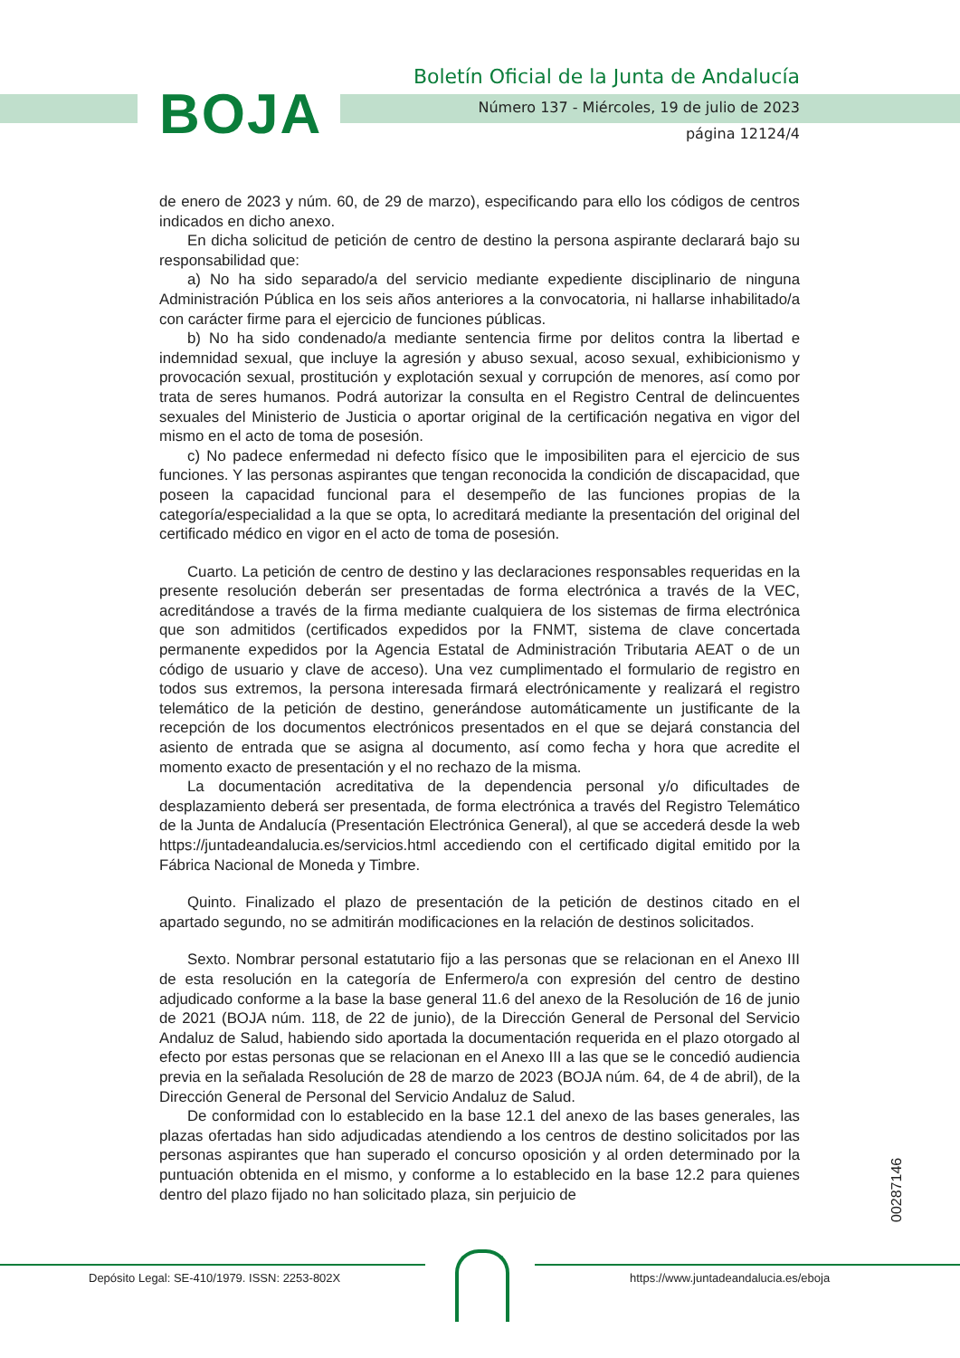BOJA
Boletín Oficial de la Junta de Andalucía
Número 137 - Miércoles, 19 de julio de 2023
página 12124/4
de enero de 2023 y núm. 60, de 29 de marzo), especificando para ello los códigos de centros indicados en dicho anexo.
En dicha solicitud de petición de centro de destino la persona aspirante declarará bajo su responsabilidad que:
a) No ha sido separado/a del servicio mediante expediente disciplinario de ninguna Administración Pública en los seis años anteriores a la convocatoria, ni hallarse inhabilitado/a con carácter firme para el ejercicio de funciones públicas.
b) No ha sido condenado/a mediante sentencia firme por delitos contra la libertad e indemnidad sexual, que incluye la agresión y abuso sexual, acoso sexual, exhibicionismo y provocación sexual, prostitución y explotación sexual y corrupción de menores, así como por trata de seres humanos. Podrá autorizar la consulta en el Registro Central de delincuentes sexuales del Ministerio de Justicia o aportar original de la certificación negativa en vigor del mismo en el acto de toma de posesión.
c) No padece enfermedad ni defecto físico que le imposibiliten para el ejercicio de sus funciones. Y las personas aspirantes que tengan reconocida la condición de discapacidad, que poseen la capacidad funcional para el desempeño de las funciones propias de la categoría/especialidad a la que se opta, lo acreditará mediante la presentación del original del certificado médico en vigor en el acto de toma de posesión.
Cuarto. La petición de centro de destino y las declaraciones responsables requeridas en la presente resolución deberán ser presentadas de forma electrónica a través de la VEC, acreditándose a través de la firma mediante cualquiera de los sistemas de firma electrónica que son admitidos (certificados expedidos por la FNMT, sistema de clave concertada permanente expedidos por la Agencia Estatal de Administración Tributaria AEAT o de un código de usuario y clave de acceso). Una vez cumplimentado el formulario de registro en todos sus extremos, la persona interesada firmará electrónicamente y realizará el registro telemático de la petición de destino, generándose automáticamente un justificante de la recepción de los documentos electrónicos presentados en el que se dejará constancia del asiento de entrada que se asigna al documento, así como fecha y hora que acredite el momento exacto de presentación y el no rechazo de la misma.
La documentación acreditativa de la dependencia personal y/o dificultades de desplazamiento deberá ser presentada, de forma electrónica a través del Registro Telemático de la Junta de Andalucía (Presentación Electrónica General), al que se accederá desde la web https://juntadeandalucia.es/servicios.html accediendo con el certificado digital emitido por la Fábrica Nacional de Moneda y Timbre.
Quinto. Finalizado el plazo de presentación de la petición de destinos citado en el apartado segundo, no se admitirán modificaciones en la relación de destinos solicitados.
Sexto. Nombrar personal estatutario fijo a las personas que se relacionan en el Anexo III de esta resolución en la categoría de Enfermero/a con expresión del centro de destino adjudicado conforme a la base la base general 11.6 del anexo de la Resolución de 16 de junio de 2021 (BOJA núm. 118, de 22 de junio), de la Dirección General de Personal del Servicio Andaluz de Salud, habiendo sido aportada la documentación requerida en el plazo otorgado al efecto por estas personas que se relacionan en el Anexo III a las que se le concedió audiencia previa en la señalada Resolución de 28 de marzo de 2023 (BOJA núm. 64, de 4 de abril), de la Dirección General de Personal del Servicio Andaluz de Salud.
De conformidad con lo establecido en la base 12.1 del anexo de las bases generales, las plazas ofertadas han sido adjudicadas atendiendo a los centros de destino solicitados por las personas aspirantes que han superado el concurso oposición y al orden determinado por la puntuación obtenida en el mismo, y conforme a lo establecido en la base 12.2 para quienes dentro del plazo fijado no han solicitado plaza, sin perjuicio de
00287146
Depósito Legal: SE-410/1979. ISSN: 2253-802X
https://www.juntadeandalucia.es/eboja